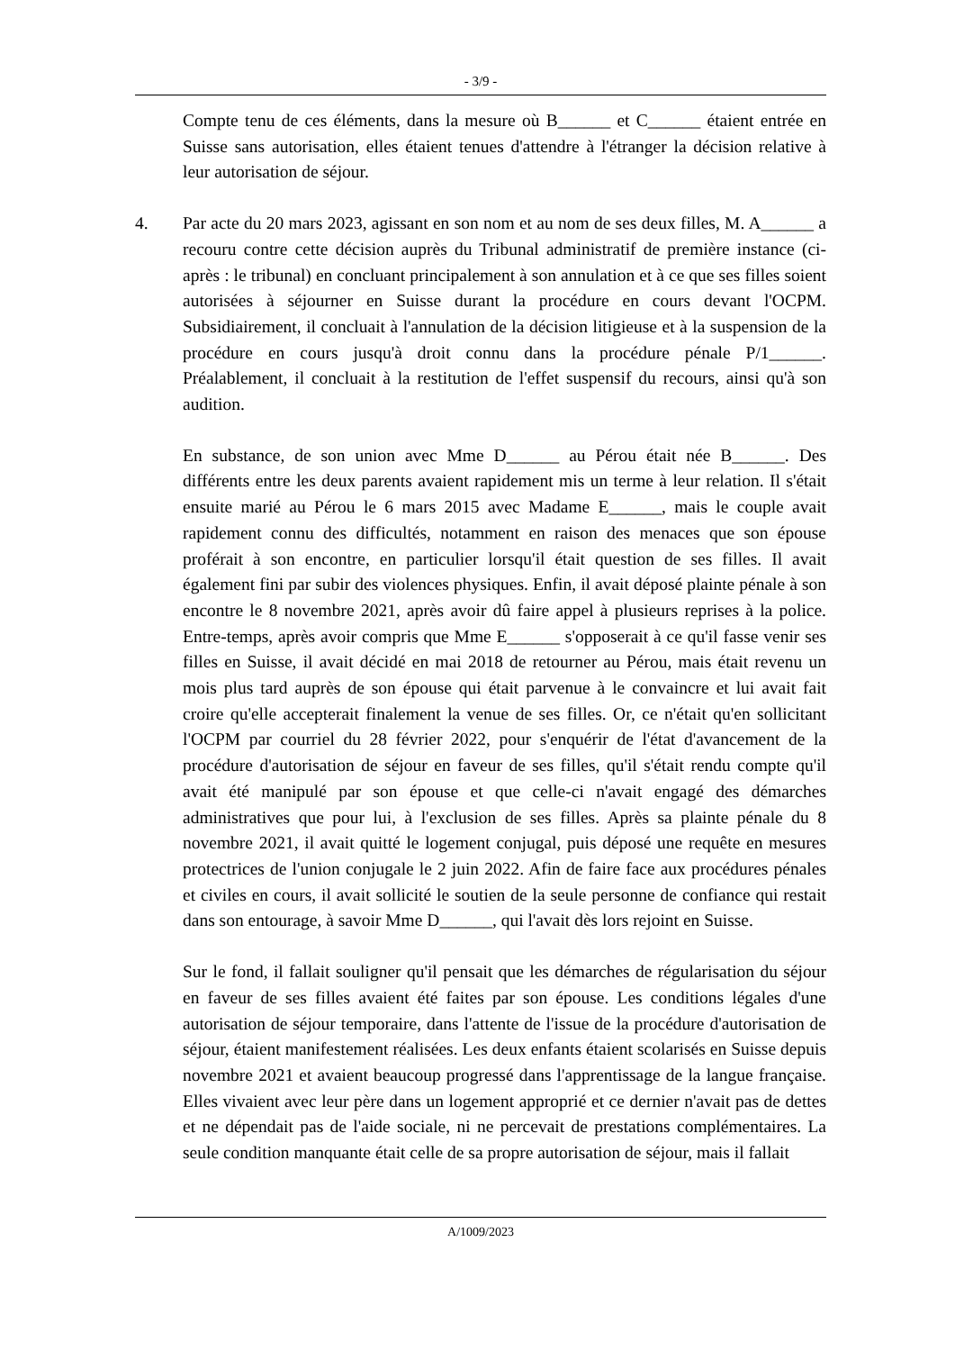- 3/9 -
Compte tenu de ces éléments, dans la mesure où B______ et C______ étaient entrée en Suisse sans autorisation, elles étaient tenues d'attendre à l'étranger la décision relative à leur autorisation de séjour.
4. Par acte du 20 mars 2023, agissant en son nom et au nom de ses deux filles, M. A______ a recouru contre cette décision auprès du Tribunal administratif de première instance (ci-après : le tribunal) en concluant principalement à son annulation et à ce que ses filles soient autorisées à séjourner en Suisse durant la procédure en cours devant l'OCPM. Subsidiairement, il concluait à l'annulation de la décision litigieuse et à la suspension de la procédure en cours jusqu'à droit connu dans la procédure pénale P/1______. Préalablement, il concluait à la restitution de l'effet suspensif du recours, ainsi qu'à son audition.
En substance, de son union avec Mme D______ au Pérou était née B______. Des différents entre les deux parents avaient rapidement mis un terme à leur relation. Il s'était ensuite marié au Pérou le 6 mars 2015 avec Madame E______, mais le couple avait rapidement connu des difficultés, notamment en raison des menaces que son épouse proférait à son encontre, en particulier lorsqu'il était question de ses filles. Il avait également fini par subir des violences physiques. Enfin, il avait déposé plainte pénale à son encontre le 8 novembre 2021, après avoir dû faire appel à plusieurs reprises à la police. Entre-temps, après avoir compris que Mme E______ s'opposerait à ce qu'il fasse venir ses filles en Suisse, il avait décidé en mai 2018 de retourner au Pérou, mais était revenu un mois plus tard auprès de son épouse qui était parvenue à le convaincre et lui avait fait croire qu'elle accepterait finalement la venue de ses filles. Or, ce n'était qu'en sollicitant l'OCPM par courriel du 28 février 2022, pour s'enquérir de l'état d'avancement de la procédure d'autorisation de séjour en faveur de ses filles, qu'il s'était rendu compte qu'il avait été manipulé par son épouse et que celle-ci n'avait engagé des démarches administratives que pour lui, à l'exclusion de ses filles. Après sa plainte pénale du 8 novembre 2021, il avait quitté le logement conjugal, puis déposé une requête en mesures protectrices de l'union conjugale le 2 juin 2022. Afin de faire face aux procédures pénales et civiles en cours, il avait sollicité le soutien de la seule personne de confiance qui restait dans son entourage, à savoir Mme D______, qui l'avait dès lors rejoint en Suisse.
Sur le fond, il fallait souligner qu'il pensait que les démarches de régularisation du séjour en faveur de ses filles avaient été faites par son épouse. Les conditions légales d'une autorisation de séjour temporaire, dans l'attente de l'issue de la procédure d'autorisation de séjour, étaient manifestement réalisées. Les deux enfants étaient scolarisés en Suisse depuis novembre 2021 et avaient beaucoup progressé dans l'apprentissage de la langue française. Elles vivaient avec leur père dans un logement approprié et ce dernier n'avait pas de dettes et ne dépendait pas de l'aide sociale, ni ne percevait de prestations complémentaires. La seule condition manquante était celle de sa propre autorisation de séjour, mais il fallait
A/1009/2023